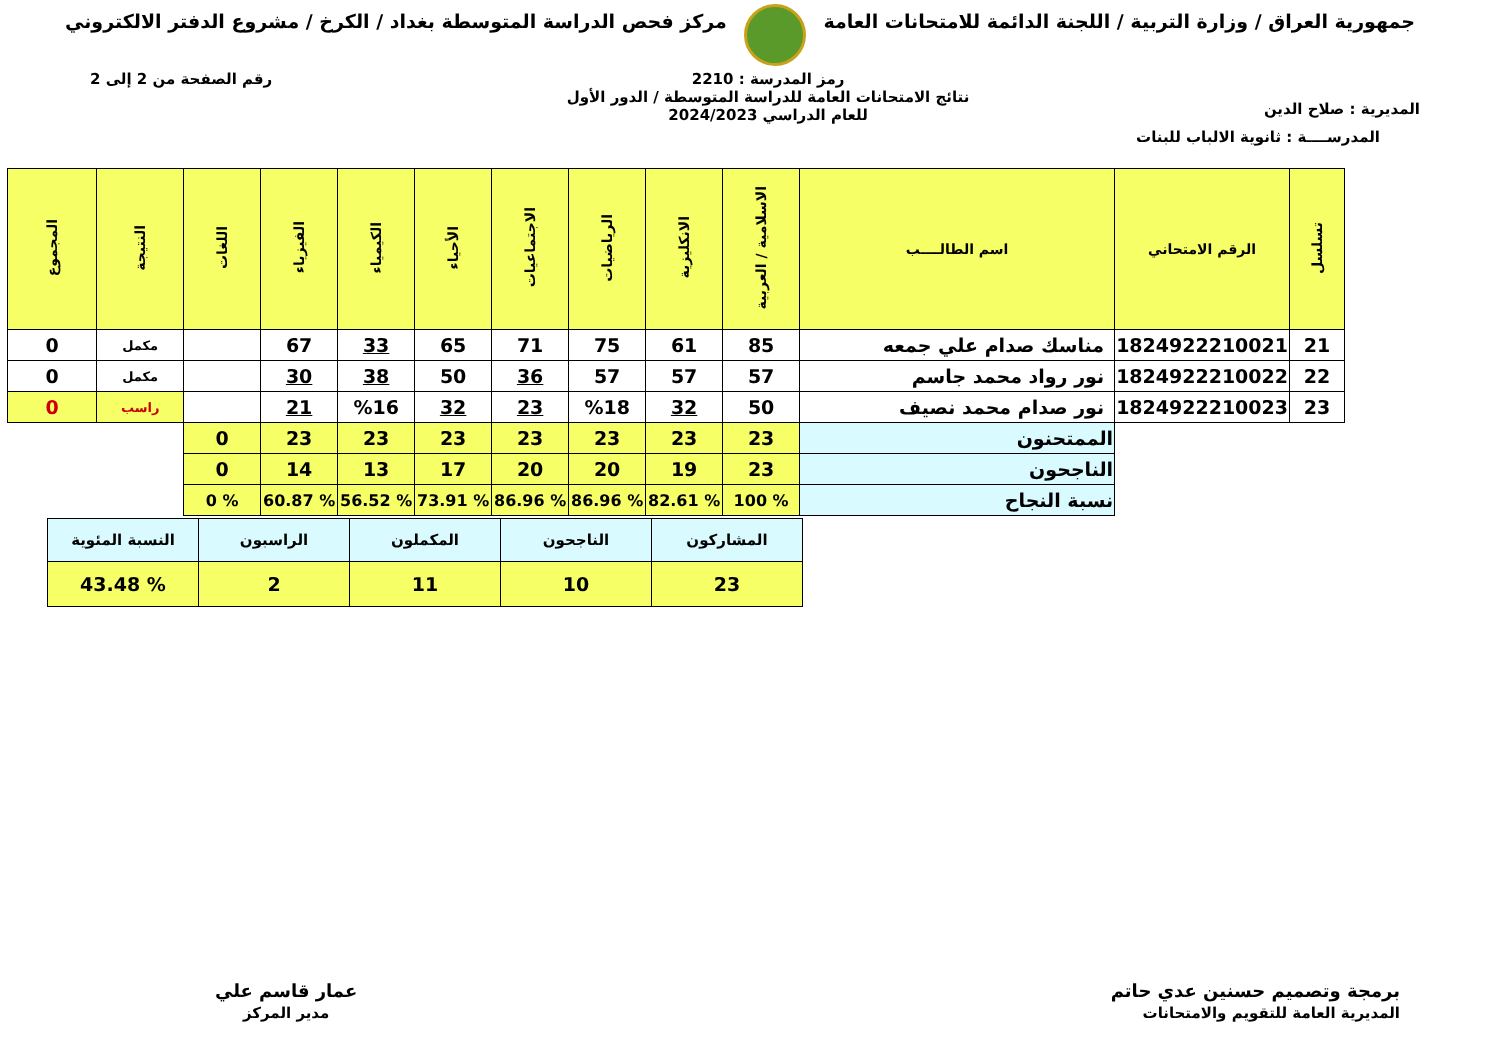جمهورية العراق / وزارة التربية / اللجنة الدائمة للامتحانات العامة
مركز فحص الدراسة المتوسطة بغداد / الكرخ / مشروع الدفتر الالكتروني
المديرية : صلاح الدين
رمز المدرسة : 2210
نتائج الامتحانات العامة للدراسة المتوسطة / الدور الأول
للعام الدراسي 2024/2023
رقم الصفحة من 2 إلى 2
المدرســــة : ثانوية الالباب للبنات
| تسلسل | الرقم الامتحاني | اسم الطالــــب | الاسلامية / العربية | الانكليزية | الرياضيات | الاجتماعيات | الأحياء | الكيمياء | الفيزياء | اللغات | النتيجة | المجموع |
| --- | --- | --- | --- | --- | --- | --- | --- | --- | --- | --- | --- | --- |
| 21 | 1824922210021 | مناسك صدام علي جمعه | 85 | 61 | 75 | 71 | 65 | 33 | 67 | | مكمل | 0 |
| 22 | 1824922210022 | نور رواد محمد جاسم | 57 | 57 | 57 | 36 | 50 | 38 | 30 | | مكمل | 0 |
| 23 | 1824922210023 | نور صدام محمد نصيف | 50 | 32 | %18 | 23 | 32 | %16 | 21 | | راسب | 0 |
| | | الممتحنون | 23 | 23 | 23 | 23 | 23 | 23 | 23 | 0 | | |
| | | الناجحون | 23 | 19 | 20 | 20 | 17 | 13 | 14 | 0 | | |
| | | نسبة النجاح | % 100 | % 82.61 | % 86.96 | % 86.96 | % 73.91 | % 56.52 | % 60.87 | % 0 | | |
| المشاركون | الناجحون | المكملون | الراسبون | النسبة المئوية |
| 23 | 10 | 11 | 2 | % 43.48 |
برمجة وتصميم حسنين عدي حاتم
المديرية العامة للتقويم والامتحانات
عمار قاسم علي
مدير المركز